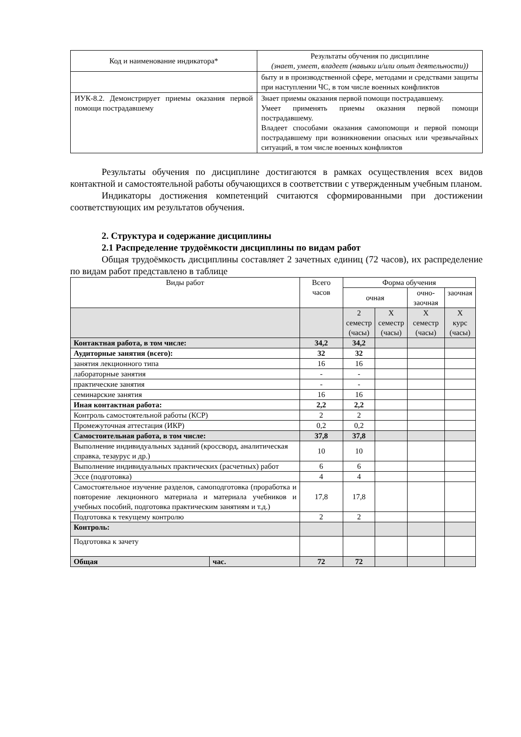| Код и наименование индикатора* | Результаты обучения по дисциплине (знает, умеет, владеет (навыки и/или опыт деятельности)) |
| --- | --- |
| | быту и в производственной сфере, методами и средствами защиты при наступлении ЧС, в том числе военных конфликтов |
| ИУК-8.2. Демонстрирует приемы оказания первой помощи пострадавшему | Знает приемы оказания первой помощи пострадавшему. Умеет применять приемы оказания первой помощи пострадавшему. Владеет способами оказания самопомощи и первой помощи пострадавшему при возникновении опасных или чрезвычайных ситуаций, в том числе военных конфликтов |
Результаты обучения по дисциплине достигаются в рамках осуществления всех видов контактной и самостоятельной работы обучающихся в соответствии с утвержденным учебным планом.
Индикаторы достижения компетенций считаются сформированными при достижении соответствующих им результатов обучения.
2. Структура и содержание дисциплины
2.1 Распределение трудоёмкости дисциплины по видам работ
Общая трудоёмкость дисциплины составляет 2 зачетных единиц (72 часов), их распределение по видам работ представлено в таблице
| Виды работ | | Всего часов | Форма обучения | | | |
| | | | очная | | очно-заочная | заочная |
| | | | 2 семестр (часы) | Х семестр (часы) | Х семестр (часы) | Х курс (часы) |
| Контактная работа, в том числе: | | 34,2 | 34,2 | | | |
| Аудиторные занятия (всего): | | 32 | 32 | | | |
| занятия лекционного типа | | 16 | 16 | | | |
| лабораторные занятия | | - | - | | | |
| практические занятия | | - | - | | | |
| семинарские занятия | | 16 | 16 | | | |
| Иная контактная работа: | | 2,2 | 2,2 | | | |
| Контроль самостоятельной работы (КСР) | | 2 | 2 | | | |
| Промежуточная аттестация (ИКР) | | 0,2 | 0,2 | | | |
| Самостоятельная работа, в том числе: | | 37,8 | 37,8 | | | |
| Выполнение индивидуальных заданий (кроссворд, аналитическая справка, тезаурус и др.) | | 10 | 10 | | | |
| Выполнение индивидуальных практических (расчетных) работ | | 6 | 6 | | | |
| Эссе (подготовка) | | 4 | 4 | | | |
| Самостоятельное изучение разделов, самоподготовка (проработка и повторение лекционного материала и материала учебников и учебных пособий, подготовка практическим занятиям и т.д.) | | 17,8 | 17,8 | | | |
| Подготовка к текущему контролю | | 2 | 2 | | | |
| Контроль: | | | | | | |
| Подготовка к зачету | | | | | | |
| Общая | час. | 72 | 72 | | | |